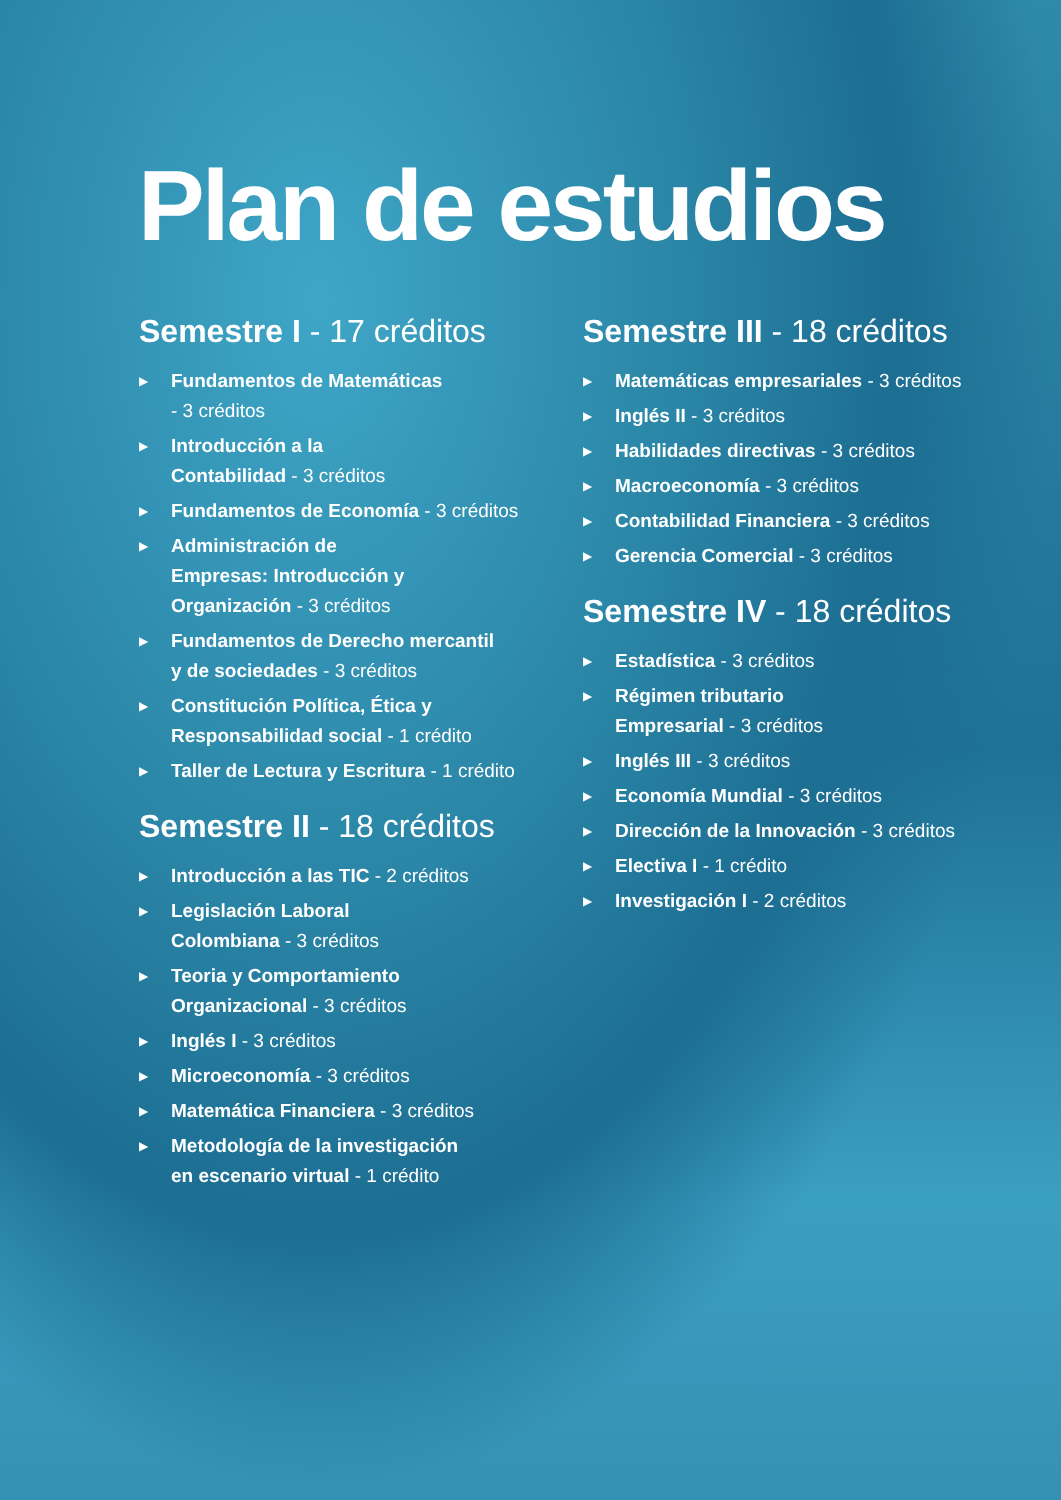Plan de estudios
Semestre I - 17 créditos
▶ Fundamentos de Matemáticas
- 3 créditos
▶ Introducción a la
Contabilidad - 3 créditos
▶ Fundamentos de Economía - 3 créditos
▶ Administración de
Empresas: Introducción y
Organización - 3 créditos
▶ Fundamentos de Derecho mercantil
y de sociedades - 3 créditos
▶ Constitución Política, Ética y
Responsabilidad social - 1 crédito
▶ Taller de Lectura y Escritura - 1 crédito
Semestre II - 18 créditos
▶ Introducción a las TIC - 2 créditos
▶ Legislación Laboral
Colombiana - 3 créditos
▶ Teoria y Comportamiento
Organizacional - 3 créditos
▶ Inglés I - 3 créditos
▶ Microeconomía - 3 créditos
▶ Matemática Financiera - 3 créditos
▶ Metodología de la investigación
en escenario virtual - 1 crédito
Semestre III - 18 créditos
▶ Matemáticas empresariales - 3 créditos
▶ Inglés II - 3 créditos
▶ Habilidades directivas - 3 créditos
▶ Macroeconomía - 3 créditos
▶ Contabilidad Financiera - 3 créditos
▶ Gerencia Comercial - 3 créditos
Semestre IV - 18 créditos
▶ Estadística - 3 créditos
▶ Régimen tributario
Empresarial - 3 créditos
▶ Inglés III - 3 créditos
▶ Economía Mundial - 3 créditos
▶ Dirección de la Innovación - 3 créditos
▶ Electiva I - 1 crédito
▶ Investigación I - 2 créditos